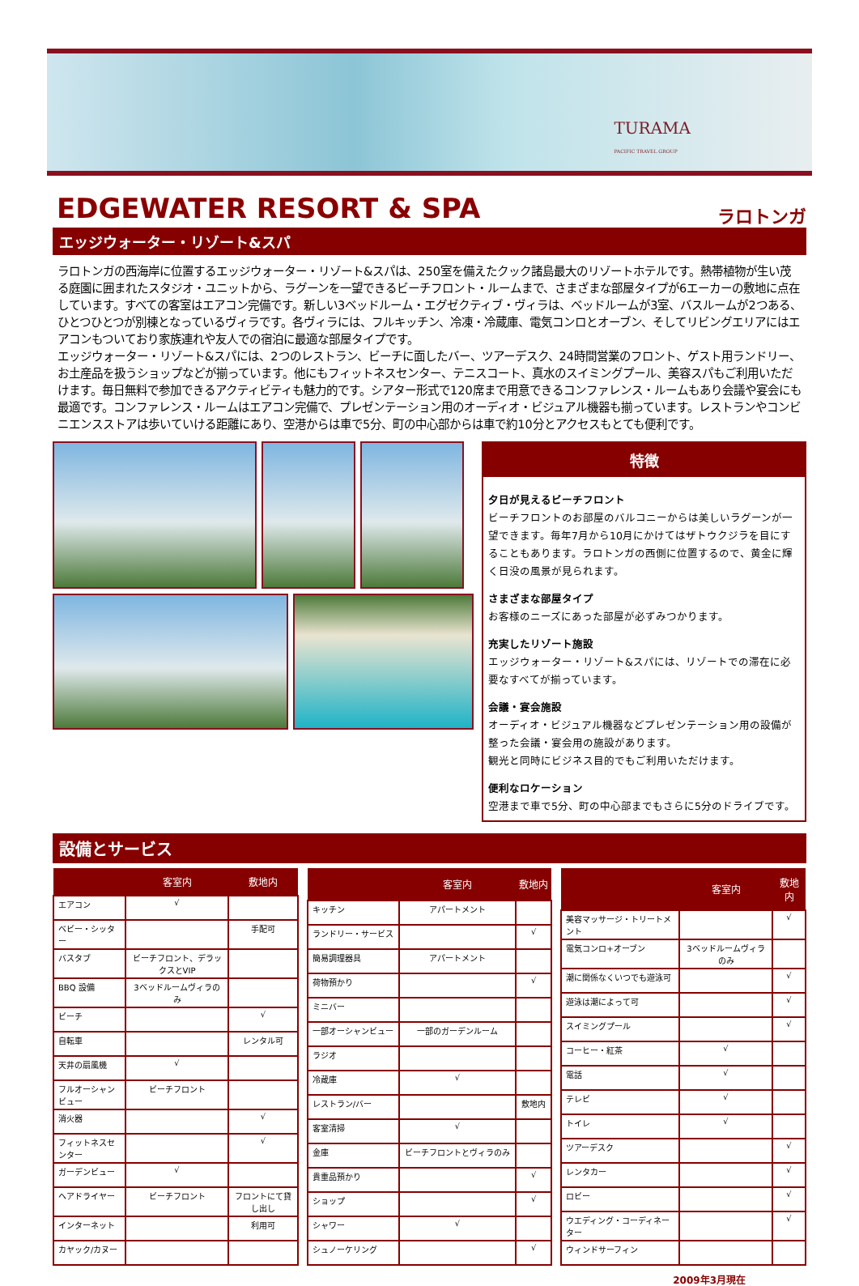TURAMA
PACIFIC TRAVEL GROUP
EDGEWATER RESORT & SPA
ラロトンガ
エッジウォーター・リゾート&スパ
ラロトンガの西海岸に位置するエッジウォーター・リゾート&スパは、250室を備えたクック諸島最大のリゾートホテルです。熱帯植物が生い茂る庭園に囲まれたスタジオ・ユニットから、ラグーンを一望できるビーチフロント・ルームまで、さまざまな部屋タイプが6エーカーの敷地に点在しています。すべての客室はエアコン完備です。新しい3ベッドルーム・エグゼクティブ・ヴィラは、ベッドルームが3室、バスルームが2つある、ひとつひとつが別棟となっているヴィラです。各ヴィラには、フルキッチン、冷凍・冷蔵庫、電気コンロとオーブン、そしてリビングエリアにはエアコンもついており家族連れや友人での宿泊に最適な部屋タイプです。
エッジウォーター・リゾート&スパには、2つのレストラン、ビーチに面したバー、ツアーデスク、24時間営業のフロント、ゲスト用ランドリー、お土産品を扱うショップなどが揃っています。他にもフィットネスセンター、テニスコート、真水のスイミングプール、美容スパもご利用いただけます。毎日無料で参加できるアクティビティも魅力的です。シアター形式で120席まで用意できるコンファレンス・ルームもあり会議や宴会にも最適です。コンファレンス・ルームはエアコン完備で、プレゼンテーション用のオーディオ・ビジュアル機器も揃っています。レストランやコンビニエンスストアは歩いていける距離にあり、空港からは車で5分、町の中心部からは車で約10分とアクセスもとても便利です。
特徴
夕日が見えるビーチフロント
ビーチフロントのお部屋のバルコニーからは美しいラグーンが一望できます。毎年7月から10月にかけてはザトウクジラを目にすることもあります。ラロトンガの西側に位置するので、黄金に輝く日没の風景が見られます。
さまざまな部屋タイプ
お客様のニーズにあった部屋が必ずみつかります。
充実したリゾート施設
エッジウォーター・リゾート&スパには、リゾートでの滞在に必要なすべてが揃っています。
会議・宴会施設
オーディオ・ビジュアル機器などプレゼンテーション用の設備が整った会議・宴会用の施設があります。
観光と同時にビジネス目的でもご利用いただけます。
便利なロケーション
空港まで車で5分、町の中心部までもさらに5分のドライブです。
設備とサービス
| | 客室内 | 敷地内 |
| --- | --- | --- |
| エアコン | √ | |
| ベビー・シッター | | 手配可 |
| バスタブ | ビーチフロント、デラックスとVIP | |
| BBQ 設備 | 3ベッドルームヴィラのみ | |
| ビーチ | | √ |
| 自転車 | | レンタル可 |
| 天井の扇風機 | √ | |
| フルオーシャンビュー | ビーチフロント | |
| 消火器 | | √ |
| フィットネスセンター | | √ |
| ガーデンビュー | √ | |
| ヘアドライヤー | ビーチフロント | フロントにて貸し出し |
| インターネット | | 利用可 |
| カヤック/カヌー | | |
| | 客室内 | 敷地内 |
| --- | --- | --- |
| キッチン | アパートメント | |
| ランドリー・サービス | | √ |
| 簡易調理器具 | アパートメント | |
| 荷物預かり | | √ |
| ミニバー | | |
| 一部オーシャンビュー | 一部のガーデンルーム | |
| ラジオ | | |
| 冷蔵庫 | √ | |
| レストラン/バー | | 敷地内 |
| 客室清掃 | √ | |
| 金庫 | ビーチフロントとヴィラのみ | |
| 貴重品預かり | | √ |
| ショップ | | √ |
| シャワー | √ | |
| シュノーケリング | | √ |
| | 客室内 | 敷地内 |
| --- | --- | --- |
| 美容マッサージ・トリートメント | | √ |
| 電気コンロ+オーブン | 3ベッドルームヴィラのみ | |
| 潮に関係なくいつでも遊泳可 | | √ |
| 遊泳は潮によって可 | | √ |
| スイミングプール | | √ |
| コーヒー・紅茶 | √ | |
| 電話 | √ | |
| テレビ | √ | |
| トイレ | √ | |
| ツアーデスク | | √ |
| レンタカー | | √ |
| ロビー | | √ |
| ウエディング・コーディネーター | | √ |
| ウィンドサーフィン | | |
2009年3月現在